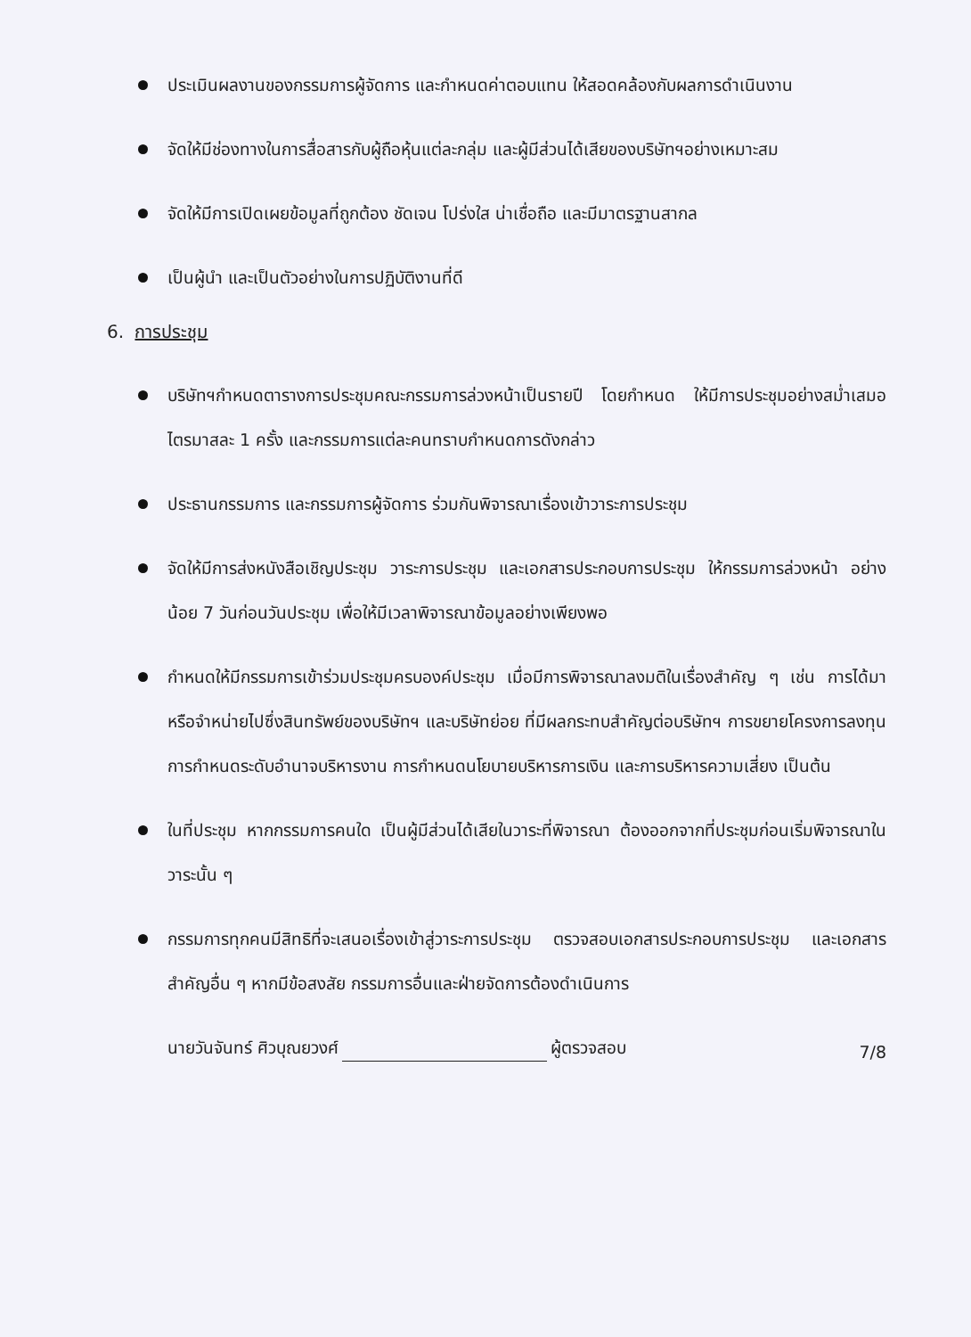ประเมินผลงานของกรรมการผู้จัดการ และกำหนดค่าตอบแทน ให้สอดคล้องกับผลการดำเนินงาน
จัดให้มีช่องทางในการสื่อสารกับผู้ถือหุ้นแต่ละกลุ่ม และผู้มีส่วนได้เสียของบริษัทฯอย่างเหมาะสม
จัดให้มีการเปิดเผยข้อมูลที่ถูกต้อง ชัดเจน โปร่งใส น่าเชื่อถือ และมีมาตรฐานสากล
เป็นผู้นำ และเป็นตัวอย่างในการปฏิบัติงานที่ดี
6. การประชุม
บริษัทฯกำหนดตารางการประชุมคณะกรรมการล่วงหน้าเป็นรายปี โดยกำหนด ให้มีการประชุมอย่างสม่ำเสมอ ไตรมาสละ 1 ครั้ง และกรรมการแต่ละคนทราบกำหนดการดังกล่าว
ประธานกรรมการ และกรรมการผู้จัดการ ร่วมกันพิจารณาเรื่องเข้าวาระการประชุม
จัดให้มีการส่งหนังสือเชิญประชุม วาระการประชุม และเอกสารประกอบการประชุม ให้กรรมการล่วงหน้า อย่างน้อย 7 วันก่อนวันประชุม เพื่อให้มีเวลาพิจารณาข้อมูลอย่างเพียงพอ
กำหนดให้มีกรรมการเข้าร่วมประชุมครบองค์ประชุม เมื่อมีการพิจารณาลงมติในเรื่องสำคัญ ๆ เช่น การได้มาหรือจำหน่ายไปซึ่งสินทรัพย์ของบริษัทฯ และบริษัทย่อย ที่มีผลกระทบสำคัญต่อบริษัทฯ การขยายโครงการลงทุน การกำหนดระดับอำนาจบริหารงาน การกำหนดนโยบายบริหารการเงิน และการบริหารความเสี่ยง เป็นต้น
ในที่ประชุม หากกรรมการคนใด เป็นผู้มีส่วนได้เสียในวาระที่พิจารณา ต้องออกจากที่ประชุมก่อนเริ่มพิจารณาในวาระนั้น ๆ
กรรมการทุกคนมีสิทธิที่จะเสนอเรื่องเข้าสู่วาระการประชุม ตรวจสอบเอกสารประกอบการประชุม และเอกสารสำคัญอื่น ๆ หากมีข้อสงสัย กรรมการอื่นและฝ่ายจัดการต้องดำเนินการ
นายวันจันทร์ ศิวบุณยวงศ์ ผู้ตรวจสอบ 7/8